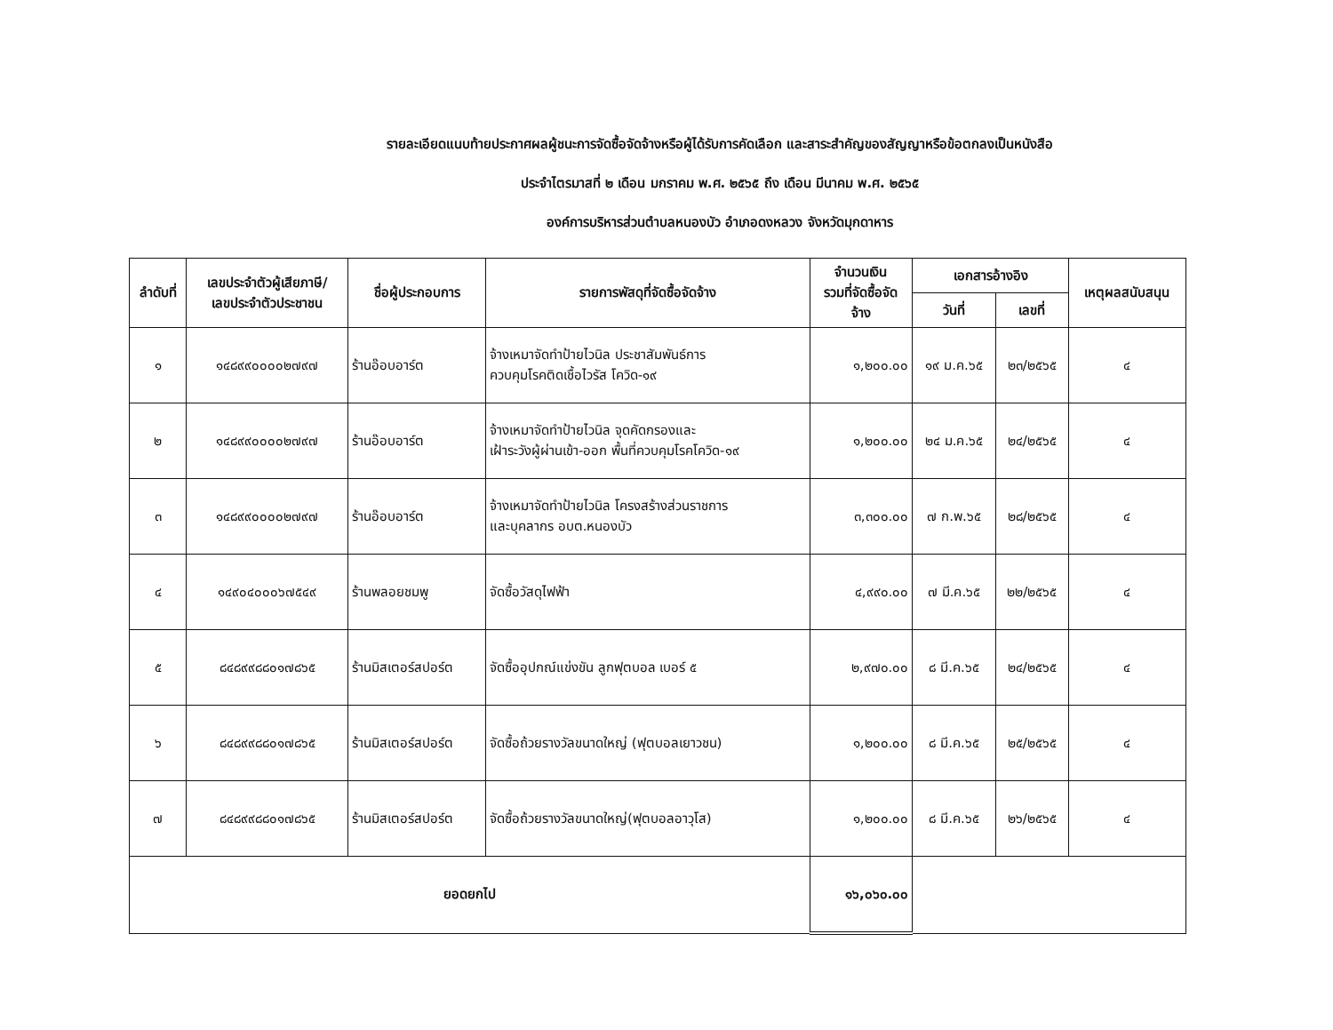รายละเอียดแนบท้ายประกาศผลผู้ชนะการจัดซื้อจัดจ้างหรือผู้ได้รับการคัดเลือก และสาระสำคัญของสัญญาหรือข้อตกลงเป็นหนังสือ
ประจำไตรมาสที่ ๒ เดือน มกราคม พ.ศ. ๒๕๖๕ ถึง เดือน มีนาคม พ.ศ. ๒๕๖๕
องค์การบริหารส่วนตำบลหนองบัว อำเภอดงหลวง จังหวัดมุกดาหาร
| ลำดับที่ | เลขประจำตัวผู้เสียภาษี/ เลขประจำตัวประชาชน | ชื่อผู้ประกอบการ | รายการพัสดุที่จัดซื้อจัดจ้าง | จำนวนเงิน รวมที่จัดซื้อจัด จ้าง | เอกสารอ้างอิง | | เหตุผลสนับสนุน |
| --- | --- | --- | --- | --- | --- | --- | --- |
| | | | | | วันที่ | เลขที่ | |
| ๑ | ๑๔๘๙๙๐๐๐๐๒๗๙๗ | ร้านอ๊อบอาร์ต | จ้างเหมาจัดทำป้ายไวนิล ประชาสัมพันธ์การ ควบคุมโรคติดเชื้อไวรัส โควิด-๑๙ | ๑,๒๐๐.๐๐ | ๑๙ ม.ค.๖๕ | ๒๓/๒๕๖๕ | ๔ |
| ๒ | ๑๔๘๙๙๐๐๐๐๒๗๙๗ | ร้านอ๊อบอาร์ต | จ้างเหมาจัดทำป้ายไวนิล จุดคัดกรองและ เฝ้าระวังผู้ผ่านเข้า-ออก พื้นที่ควบคุมโรคโควิด-๑๙ | ๑,๒๐๐.๐๐ | ๒๔ ม.ค.๖๕ | ๒๔/๒๕๖๕ | ๔ |
| ๓ | ๑๔๘๙๙๐๐๐๐๒๗๙๗ | ร้านอ๊อบอาร์ต | จ้างเหมาจัดทำป้ายไวนิล โครงสร้างส่วนราชการ และบุคลากร อบต.หนองบัว | ๓,๓๐๐.๐๐ | ๗ ก.พ.๖๕ | ๒๘/๒๕๖๕ | ๔ |
| ๔ | ๑๔๙๐๔๐๐๐๖๗๕๔๙ | ร้านพลอยชมพู | จัดซื้อวัสดุไฟฟ้า | ๔,๙๙๐.๐๐ | ๗ มี.ค.๖๕ | ๒๒/๒๕๖๕ | ๔ |
| ๕ | ๘๔๘๙๙๘๘๐๑๗๘๖๕ | ร้านมิสเตอร์สปอร์ต | จัดซื้ออุปกณ์แข่งขัน ลูกฟุตบอล เบอร์ ๕ | ๒,๙๗๐.๐๐ | ๘ มี.ค.๖๕ | ๒๔/๒๕๖๕ | ๔ |
| ๖ | ๘๔๘๙๙๘๘๐๑๗๘๖๕ | ร้านมิสเตอร์สปอร์ต | จัดซื้อถ้วยรางวัลขนาดใหญ่ (ฟุตบอลเยาวชน) | ๑,๒๐๐.๐๐ | ๘ มี.ค.๖๕ | ๒๕/๒๕๖๕ | ๔ |
| ๗ | ๘๔๘๙๙๘๘๐๑๗๘๖๕ | ร้านมิสเตอร์สปอร์ต | จัดซื้อถ้วยรางวัลขนาดใหญ่(ฟุตบอลอาวุโส) | ๑,๒๐๐.๐๐ | ๘ มี.ค.๖๕ | ๒๖/๒๕๖๕ | ๔ |
| ยอดยกไป | | | | ๑๖,๐๖๐.๐๐ | | | |